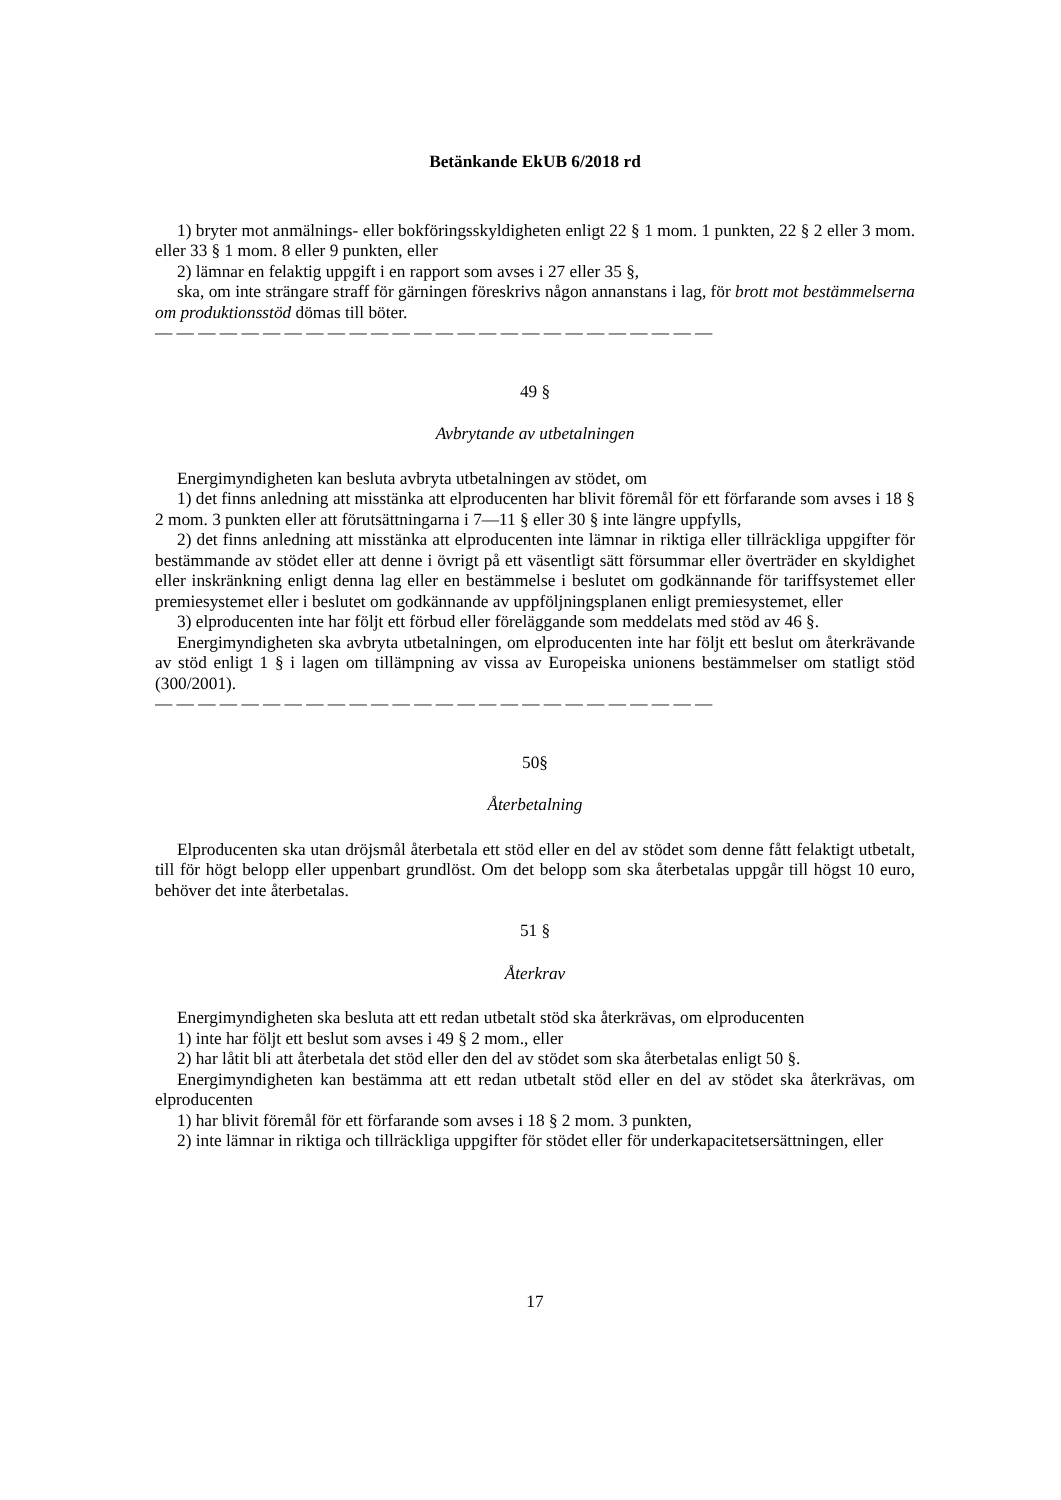Betänkande EkUB 6/2018 rd
1) bryter mot anmälnings- eller bokföringsskyldigheten enligt 22 § 1 mom. 1 punkten, 22 § 2 eller 3 mom. eller 33 § 1 mom. 8 eller 9 punkten, eller
2) lämnar en felaktig uppgift i en rapport som avses i 27 eller 35 §,
ska, om inte strängare straff för gärningen föreskrivs någon annanstans i lag, för brott mot bestämmelserna om produktionsstöd dömas till böter.
— — — — — — — — — — — — — — — — — — — — — — — — — —
49 §
Avbrytande av utbetalningen
Energimyndigheten kan besluta avbryta utbetalningen av stödet, om
1) det finns anledning att misstänka att elproducenten har blivit föremål för ett förfarande som avses i 18 § 2 mom. 3 punkten eller att förutsättningarna i 7—11 § eller 30 § inte längre uppfylls,
2) det finns anledning att misstänka att elproducenten inte lämnar in riktiga eller tillräckliga uppgifter för bestämmande av stödet eller att denne i övrigt på ett väsentligt sätt försummar eller överträder en skyldighet eller inskränkning enligt denna lag eller en bestämmelse i beslutet om godkännande för tariffsystemet eller premiesystemet eller i beslutet om godkännande av uppföljningsplanen enligt premiesystemet, eller
3) elproducenten inte har följt ett förbud eller föreläggande som meddelats med stöd av 46 §.
Energimyndigheten ska avbryta utbetalningen, om elproducenten inte har följt ett beslut om återkrävande av stöd enligt 1 § i lagen om tillämpning av vissa av Europeiska unionens bestämmelser om statligt stöd (300/2001).
— — — — — — — — — — — — — — — — — — — — — — — — — —
50§
Återbetalning
Elproducenten ska utan dröjsmål återbetala ett stöd eller en del av stödet som denne fått felaktigt utbetalt, till för högt belopp eller uppenbart grundlöst. Om det belopp som ska återbetalas uppgår till högst 10 euro, behöver det inte återbetalas.
51 §
Återkrav
Energimyndigheten ska besluta att ett redan utbetalt stöd ska återkrävas, om elproducenten
1) inte har följt ett beslut som avses i 49 § 2 mom., eller
2) har låtit bli att återbetala det stöd eller den del av stödet som ska återbetalas enligt 50 §.
Energimyndigheten kan bestämma att ett redan utbetalt stöd eller en del av stödet ska återkrävas, om elproducenten
1) har blivit föremål för ett förfarande som avses i 18 § 2 mom. 3 punkten,
2) inte lämnar in riktiga och tillräckliga uppgifter för stödet eller för underkapacitetsersättningen, eller
17